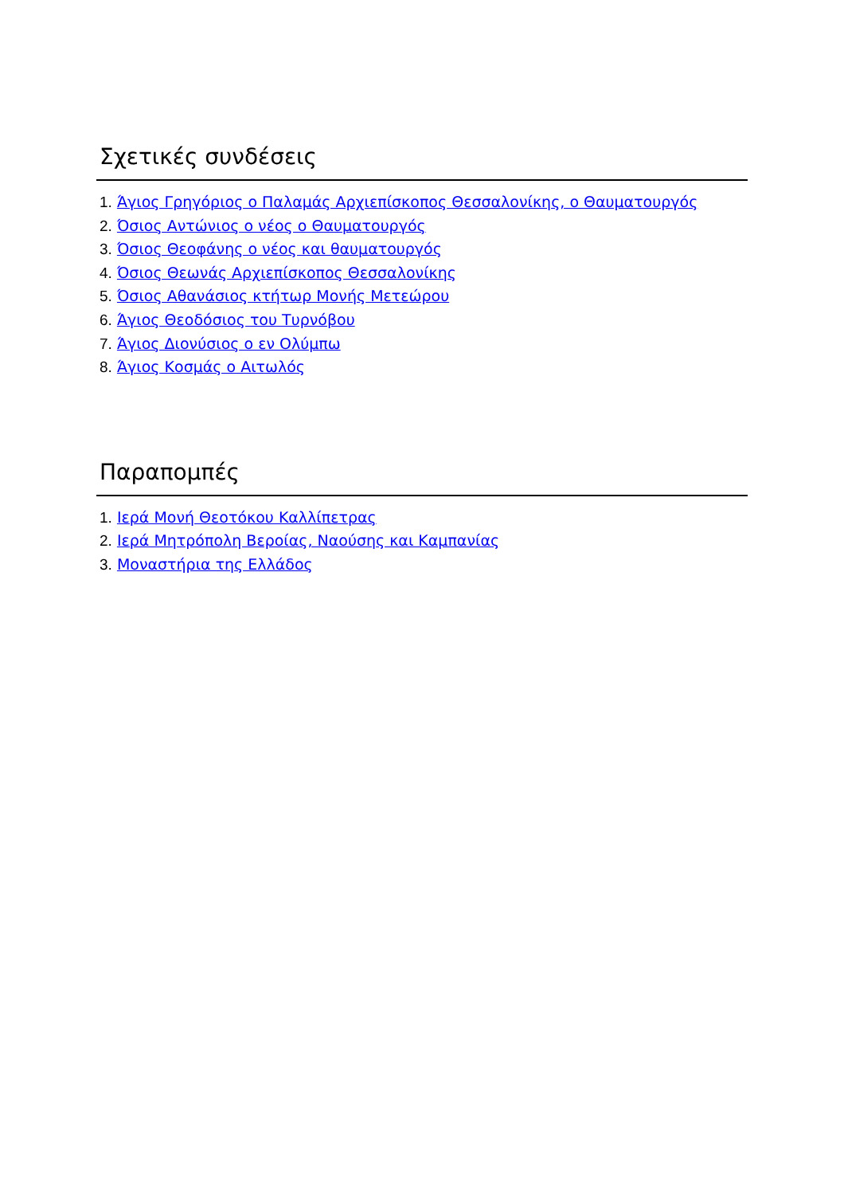Σχετικές συνδέσεις
1. Άγιος Γρηγόριος ο Παλαμάς Αρχιεπίσκοπος Θεσσαλονίκης, ο Θαυματουργός
2. Όσιος Αντώνιος ο νέος ο Θαυματουργός
3. Όσιος Θεοφάνης ο νέος και θαυματουργός
4. Όσιος Θεωνάς Αρχιεπίσκοπος Θεσσαλονίκης
5. Όσιος Αθανάσιος κτήτωρ Μονής Μετεώρου
6. Άγιος Θεοδόσιος του Τυρνόβου
7. Άγιος Διονύσιος ο εν Ολύμπω
8. Άγιος Κοσμάς ο Αιτωλός
Παραπομπές
1. Ιερά Μονή Θεοτόκου Καλλίπετρας
2. Ιερά Μητρόπολη Βεροίας, Ναούσης και Καμπανίας
3. Μοναστήρια της Ελλάδος